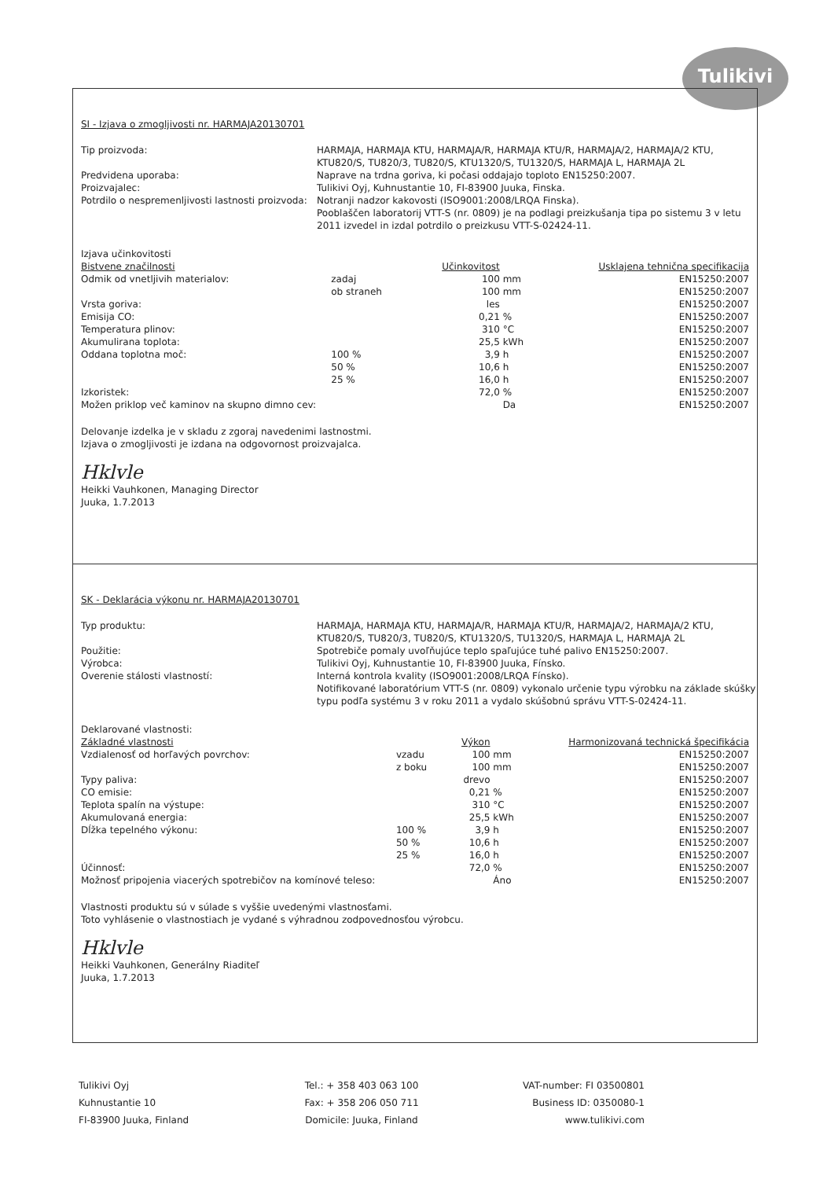Tulikivi
SI - Izjava o zmogljivosti nr. HARMAJA20130701
Tip proizvoda:
HARMAJA, HARMAJA KTU, HARMAJA/R, HARMAJA KTU/R, HARMAJA/2, HARMAJA/2 KTU, KTU820/S, TU820/3, TU820/S, KTU1320/S, TU1320/S, HARMAJA L, HARMAJA 2L
Predvidena uporaba:
Naprave na trdna goriva, ki počasi oddajajo toploto EN15250:2007.
Proizvajalec:
Tulikivi Oyj, Kuhnustantie 10, FI-83900 Juuka, Finska.
Potrdilo o nespremenljivosti lastnosti proizvoda:
Notranji nadzor kakovosti (ISO9001:2008/LRQA Finska).
Pooblaščen laboratorij VTT-S (nr. 0809) je na podlagi preizkušanja tipa po sistemu 3 v letu 2011 izvedel in izdal potrdilo o preizkusu VTT-S-02424-11.
Izjava učinkovitosti
| Bistvene značilnosti | | Učinkovitost | | Usklajena tehnična specifikacija |
| --- | --- | --- | --- | --- |
| Odmik od vnetljivih materialov: | zadaj | 100 | mm | EN15250:2007 |
| | ob straneh | 100 | mm | EN15250:2007 |
| Vrsta goriva: | | les | | EN15250:2007 |
| Emisija CO: | | 0,21 | % | EN15250:2007 |
| Temperatura plinov: | | 310 | °C | EN15250:2007 |
| Akumulirana toplota: | | 25,5 | kWh | EN15250:2007 |
| Oddana toplotna moč: | 100 % | 3,9 | h | EN15250:2007 |
| | 50 % | 10,6 | h | EN15250:2007 |
| | 25 % | 16,0 | h | EN15250:2007 |
| Izkoristek: | | 72,0 | % | EN15250:2007 |
| Možen priklop več kaminov na skupno dimno cev: | | | Da | EN15250:2007 |
Delovanje izdelka je v skladu z zgoraj navedenimi lastnostmi.
Izjava o zmogljivosti je izdana na odgovornost proizvajalca.
Hklvle
Heikki Vauhkonen, Managing Director
Juuka, 1.7.2013
SK - Deklarácia výkonu nr. HARMAJA20130701
Typ produktu:
HARMAJA, HARMAJA KTU, HARMAJA/R, HARMAJA KTU/R, HARMAJA/2, HARMAJA/2 KTU, KTU820/S, TU820/3, TU820/S, KTU1320/S, TU1320/S, HARMAJA L, HARMAJA 2L
Použitie:
Spotrebiče pomaly uvoľňujúce teplo spaľujúce tuhé palivo EN15250:2007.
Výrobca:
Tulikivi Oyj, Kuhnustantie 10, FI-83900 Juuka, Fínsko.
Overenie stálosti vlastností:
Interná kontrola kvality (ISO9001:2008/LRQA Fínsko).
Notifikované laboratórium VTT-S (nr. 0809) vykonalo určenie typu výrobku na základe skúšky typu podľa systému 3 v roku 2011 a vydalo skúšobnú správu VTT-S-02424-11.
Deklarované vlastnosti:
| Základné vlastnosti | | Výkon | | Harmonizovaná technická špecifikácia |
| --- | --- | --- | --- | --- |
| Vzdialenosť od horľavých povrchov: | vzadu | 100 | mm | EN15250:2007 |
| | z boku | 100 | mm | EN15250:2007 |
| Typy paliva: | | drevo | | EN15250:2007 |
| CO emisie: | | 0,21 | % | EN15250:2007 |
| Teplota spalín na výstupe: | | 310 | °C | EN15250:2007 |
| Akumulovaná energia: | | 25,5 | kWh | EN15250:2007 |
| Dĺžka tepelného výkonu: | 100 % | 3,9 | h | EN15250:2007 |
| | 50 % | 10,6 | h | EN15250:2007 |
| | 25 % | 16,0 | h | EN15250:2007 |
| Účinnosť: | | 72,0 | % | EN15250:2007 |
| Možnosť pripojenia viacerých spotrebičov na komínové teleso: | | | Áno | EN15250:2007 |
Vlastnosti produktu sú v súlade s vyššie uvedenými vlastnosťami.
Toto vyhlásenie o vlastnostiach je vydané s výhradnou zodpovednosťou výrobcu.
Hklvle
Heikki Vauhkonen, Generálny Riaditeľ
Juuka, 1.7.2013
Tulikivi Oyj
Kuhnustantie 10
FI-83900 Juuka, Finland
Tel.: + 358 403 063 100
Fax: + 358 206 050 711
Domicile: Juuka, Finland
VAT-number: FI 03500801
Business ID: 0350080-1
www.tulikivi.com